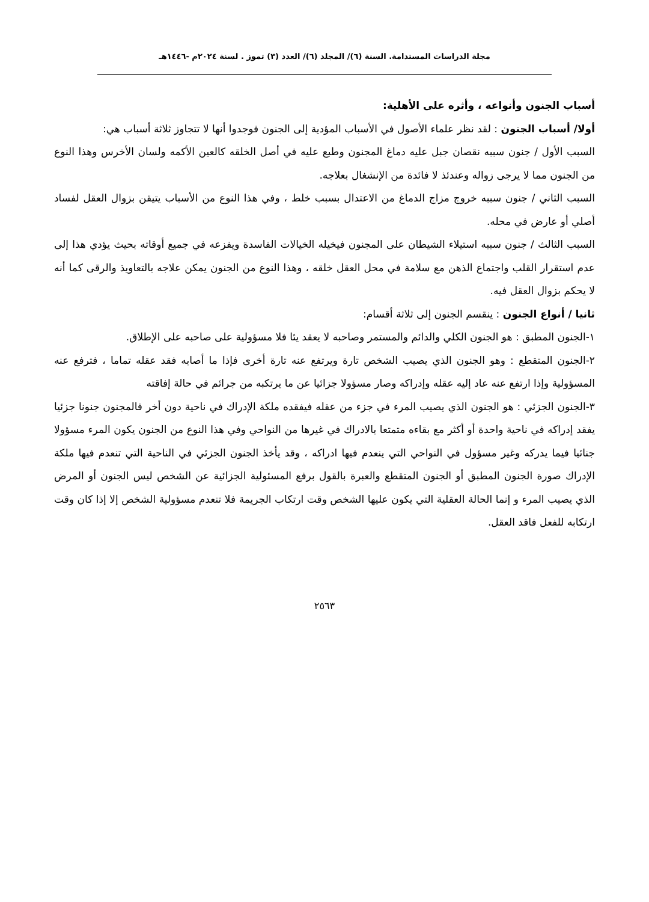مجلة الدراسات المستدامة. السنة (٦)/ المجلد (٦)/ العدد (٣) تموز . لسنة ٢٠٢٤م -١٤٤٦هـ
أسباب الجنون وأنواعه ، وأثره على الأهلية:
أولا/ أسباب الجنون : لقد نظر علماء الأصول في الأسباب المؤدية إلى الجنون فوجدوا أنها لا تتجاوز ثلاثة أسباب هي:
السبب الأول / جنون سببه نقصان جبل عليه دماغ المجنون وطبع عليه في أصل الخلقه كالعين الأكمه ولسان الأخرس وهذا النوع من الجنون مما لا يرجى زواله وعندئذ لا فائدة من الإنشغال بعلاجه.
السبب الثاني / جنون سببه خروج مزاج الدماغ من الاعتدال بسبب خلط ، وفي هذا النوع من الأسباب يتيقن بزوال العقل لفساد أصلي أو عارض في محله.
السبب الثالث / جنون سببه استيلاء الشيطان على المجنون فيخيله الخيالات الفاسدة ويفزعه في جميع أوقاته بحيث يؤدي هذا إلى عدم استقرار القلب واجتماع الذهن مع سلامة في محل العقل خلقه ، وهذا النوع من الجنون يمكن علاجه بالتعاويذ والرقى كما أنه لا يحكم بزوال العقل فيه.
ثانيا / أنواع الجنون : ينقسم الجنون إلى ثلاثة أقسام:
١-الجنون المطبق : هو الجنون الكلي والدائم والمستمر وصاحبه لا يعقد يئا فلا مسؤولية على صاحبه على الإطلاق.
٢-الجنون المتقطع : وهو الجنون الذي يصيب الشخص تارة ويرتفع عنه تارة أخرى فإذا ما أصابه فقد عقله تماما ، فترفع عنه المسؤولية وإذا ارتفع عنه عاد إليه عقله وإدراكه وصار مسؤولا جزائيا عن ما يرتكبه من جرائم في حالة إفاقته
٣-الجنون الجزئي : هو الجنون الذي يصيب المرء في جزء من عقله فيفقده ملكة الإدراك في ناحية دون أخر فالمجنون جنونا جزئيا يفقد إدراكه في ناحية واحدة أو أكثر مع بقاءه متمتعا بالادراك في غيرها من النواحي وفي هذا النوع من الجنون يكون المرء مسؤولا جنائيا فيما يدركه وغير مسؤول في النواحي التي ينعدم فيها ادراكه ، وقد يأخذ الجنون الجزئي في الناحية التي تنعدم فيها ملكة الإدراك صورة الجنون المطبق أو الجنون المتقطع والعبرة بالقول برفع المسئولية الجزائية عن الشخص ليس الجنون أو المرض الذي يصيب المرء و إنما الحالة العقلية التي يكون عليها الشخص وقت ارتكاب الجريمة فلا تنعدم مسؤولية الشخص إلا إذا كان وقت ارتكابه للفعل فاقد العقل.
٢٥٦٣